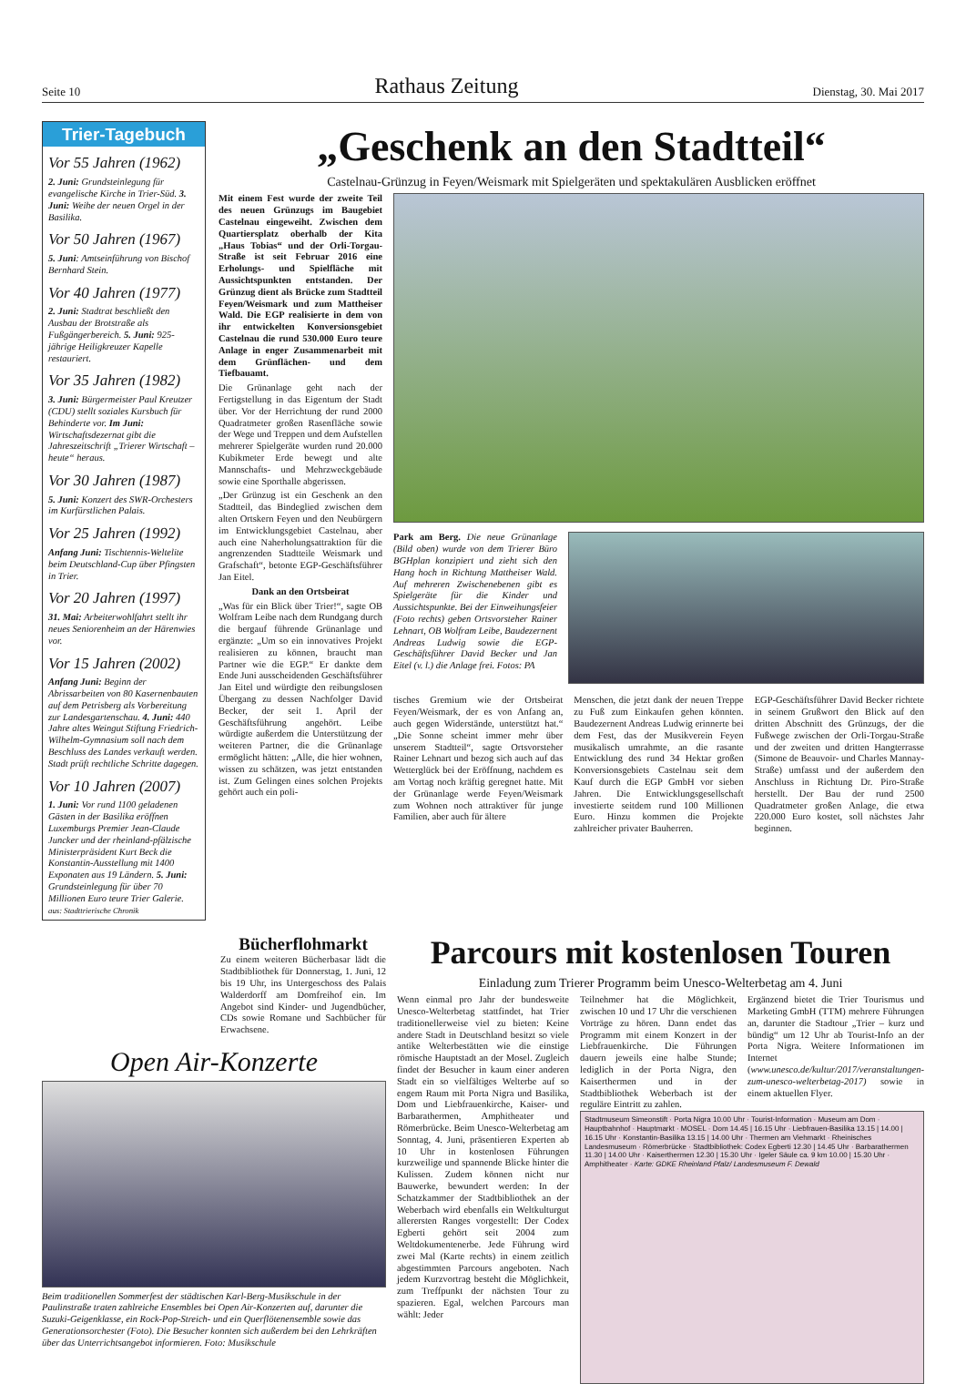Seite 10 Rathaus Zeitung Dienstag, 30. Mai 2017
Trier-Tagebuch
Vor 55 Jahren (1962)
2. Juni: Grundsteinlegung für evangelische Kirche in Trier-Süd. 3. Juni: Weihe der neuen Orgel in der Basilika.
Vor 50 Jahren (1967)
5. Juni: Amtseinführung von Bischof Bernhard Stein.
Vor 40 Jahren (1977)
2. Juni: Stadtrat beschließt den Ausbau der Brotstraße als Fußgängerbereich. 5. Juni: 925-jährige Heiligkreuzer Kapelle restauriert.
Vor 35 Jahren (1982)
3. Juni: Bürgermeister Paul Kreutzer (CDU) stellt soziales Kursbuch für Behinderte vor. Im Juni: Wirtschaftsdezernat gibt die Jahreszeitschrift „Trierer Wirtschaft – heute“ heraus.
Vor 30 Jahren (1987)
5. Juni: Konzert des SWR-Orchesters im Kurfürstlichen Palais.
Vor 25 Jahren (1992)
Anfang Juni: Tischtennis-Weltelite beim Deutschland-Cup über Pfingsten in Trier.
Vor 20 Jahren (1997)
31. Mai: Arbeiterwohlfahrt stellt ihr neues Seniorenheim an der Härenwies vor.
Vor 15 Jahren (2002)
Anfang Juni: Beginn der Abrissarbeiten von 80 Kasernenbauten auf dem Petrisberg als Vorbereitung zur Landesgartenschau. 4. Juni: 440 Jahre altes Weingut Stiftung Friedrich-Wilhelm-Gymnasium soll nach dem Beschluss des Landes verkauft werden. Stadt prüft rechtliche Schritte dagegen.
Vor 10 Jahren (2007)
1. Juni: Vor rund 1100 geladenen Gästen in der Basilika eröffnen Luxemburgs Premier Jean-Claude Juncker und der rheinland-pfälzische Ministerpräsident Kurt Beck die Konstantin-Ausstellung mit 1400 Exponaten aus 19 Ländern. 5. Juni: Grundsteinlegung für über 70 Millionen Euro teure Trier Galerie. aus: Stadttrierische Chronik
„Geschenk an den Stadtteil“
Castelnau-Grünzug in Feyen/Weismark mit Spielgeräten und spektakulären Ausblicken eröffnet
Mit einem Fest wurde der zweite Teil des neuen Grünzugs im Baugebiet Castelnau eingeweiht. Zwischen dem Quartiersplatz oberhalb der Kita „Haus Tobias“ und der Orli-Torgau-Straße ist seit Februar 2016 eine Erholungs- und Spielfläche mit Aussichtspunkten entstanden. Der Grünzug dient als Brücke zum Stadtteil Feyen/Weismark und zum Mattheiser Wald. Die EGP realisierte in dem von ihr entwickelten Konversionsgebiet Castelnau die rund 530.000 Euro teure Anlage in enger Zusammenarbeit mit dem Grünflächen- und dem Tiefbauamt.
Die Grünanlage geht nach der Fertigstellung in das Eigentum der Stadt über. Vor der Herrichtung der rund 2000 Quadratmeter großen Rasenfläche sowie der Wege und Treppen und dem Aufstellen mehrerer Spielgeräte wurden rund 20.000 Kubikmeter Erde bewegt und alte Mannschafts- und Mehrzweckgebäude sowie eine Sporthalle abgerissen.
„Der Grünzug ist ein Geschenk an den Stadtteil, das Bindeglied zwischen dem alten Ortskern Feyen und den Neubürgern im Entwicklungsgebiet Castelnau, aber auch eine Naherholungsattraktion für die angrenzenden Stadtteile Weismark und Grafschaft“, betonte EGP-Geschäftsführer Jan Eitel.
Dank an den Ortsbeirat
„Was für ein Blick über Trier!“, sagte OB Wolfram Leibe nach dem Rundgang durch die bergauf führende Grünanlage und ergänzte: „Um so ein innovatives Projekt realisieren zu können, braucht man Partner wie die EGP.“ Er dankte dem Ende Juni ausscheidenden Geschäftsführer Jan Eitel und würdigte den reibungslosen Übergang zu dessen Nachfolger David Becker, der seit 1. April der Geschäftsführung angehört. Leibe würdigte außerdem die Unterstützung der weiteren Partner, die die Grünanlage ermöglicht hätten: „Alle, die hier wohnen, wissen zu schätzen, was jetzt entstanden ist. Zum Gelingen eines solchen Projekts gehört auch ein poli-
Park am Berg. Die neue Grünanlage (Bild oben) wurde von dem Trierer Büro BGHplan konzipiert und zieht sich den Hang hoch in Richtung Mattheiser Wald. Auf mehreren Zwischenebenen gibt es Spielgeräte für die Kinder und Aussichtspunkte. Bei der Einweihungsfeier (Foto rechts) geben Ortsvorsteher Rainer Lehnart, OB Wolfram Leibe, Baudezernent Andreas Ludwig sowie die EGP-Geschäftsführer David Becker und Jan Eitel (v. l.) die Anlage frei. Fotos: PA
tisches Gremium wie der Ortsbeirat Feyen/Weismark, der es von Anfang an, auch gegen Widerstände, unterstützt hat.“ „Die Sonne scheint immer mehr über unserem Stadtteil“, sagte Ortsvorsteher Rainer Lehnart und bezog sich auch auf das Wetterglück bei der Eröffnung, nachdem es am Vortag noch kräftig geregnet hatte. Mit der Grünanlage werde Feyen/Weismark zum Wohnen noch attraktiver für junge Familien, aber auch für ältere
Menschen, die jetzt dank der neuen Treppe zu Fuß zum Einkaufen gehen könnten. Baudezernent Andreas Ludwig erinnerte bei dem Fest, das der Musikverein Feyen musikalisch umrahmte, an die rasante Entwicklung des rund 34 Hektar großen Konversionsgebiets Castelnau seit dem Kauf durch die EGP GmbH vor sieben Jahren. Die Entwicklungsgesellschaft investierte seitdem rund 100 Millionen Euro. Hinzu kommen die Projekte zahlreicher privater Bauherren.
EGP-Geschäftsführer David Becker richtete in seinem Grußwort den Blick auf den dritten Abschnitt des Grünzugs, der die Fußwege zwischen der Orli-Torgau-Straße und der zweiten und dritten Hangterrasse (Simone de Beauvoir- und Charles Mannay-Straße) umfasst und der außerdem den Anschluss in Richtung Dr. Piro-Straße herstellt. Der Bau der rund 2500 Quadratmeter großen Anlage, die etwa 220.000 Euro kostet, soll nächstes Jahr beginnen.
Bücherflohmarkt
Zu einem weiteren Bücherbasar lädt die Stadtbibliothek für Donnerstag, 1. Juni, 12 bis 19 Uhr, ins Untergeschoss des Palais Walderdorff am Domfreihof ein. Im Angebot sind Kinder- und Jugendbücher, CDs sowie Romane und Sachbücher für Erwachsene.
Open Air-Konzerte
Beim traditionellen Sommerfest der städtischen Karl-Berg-Musikschule in der Paulinstraße traten zahlreiche Ensembles bei Open Air-Konzerten auf, darunter die Suzuki-Geigenklasse, ein Rock-Pop-Streich- und ein Querflötenensemble sowie das Generationsorchester (Foto). Die Besucher konnten sich außerdem bei den Lehrkräften über das Unterrichtsangebot informieren. Foto: Musikschule
Parcours mit kostenlosen Touren
Einladung zum Trierer Programm beim Unesco-Welterbetag am 4. Juni
Wenn einmal pro Jahr der bundesweite Unesco-Welterbetag stattfindet, hat Trier traditionellerweise viel zu bieten: Keine andere Stadt in Deutschland besitzt so viele antike Welterbestätten wie die einstige römische Hauptstadt an der Mosel. Zugleich findet der Besucher in kaum einer anderen Stadt ein so vielfältiges Welterbe auf so engem Raum mit Porta Nigra und Basilika, Dom und Liebfrauenkirche, Kaiser- und Barbarathermen, Amphitheater und Römerbrücke. Beim Unesco-Welterbetag am Sonntag, 4. Juni, präsentieren Experten ab 10 Uhr in kostenlosen Führungen kurzweilige und spannende Blicke hinter die Kulissen. Zudem können nicht nur Bauwerke, bewundert werden: In der Schatzkammer der Stadtbibliothek an der Weberbach wird ebenfalls ein Weltkulturgut allerersten Ranges vorgestellt: Der Codex Egberti gehört seit 2004 zum Weltdokumentenerbe. Jede Führung wird zwei Mal (Karte rechts) in einem zeitlich abgestimmten Parcours angeboten. Nach jedem Kurzvortrag besteht die Möglichkeit, zum Treffpunkt der nächsten Tour zu spazieren. Egal, welchen Parcours man wählt: Jeder
Teilnehmer hat die Möglichkeit, zwischen 10 und 17 Uhr die verschienen Vorträge zu hören. Dann endet das Programm mit einem Konzert in der Liebfrauenkirche. Die Führungen dauern jeweils eine halbe Stunde; lediglich in der Porta Nigra, den Kaiserthermen und in der Stadtbibliothek Weberbach ist der reguläre Eintritt zu zahlen.
Ergänzend bietet die Trier Tourismus und Marketing GmbH (TTM) mehrere Führungen an, darunter die Stadtour „Trier – kurz und bündig“ um 12 Uhr ab Tourist-Info an der Porta Nigra. Weitere Informationen im Internet (www.unesco.de/kultur/2017/veranstaltungen-zum-unesco-welterbetag-2017) sowie in einem aktuellen Flyer.
Stadtmuseum Simeonstift · Porta Nigra 10.00 Uhr · Tourist-Information · Museum am Dom · Hauptbahnhof · Hauptmarkt · MOSEL · Dom 14.45 | 16.15 Uhr · Liebfrauen-Basilika 13.15 | 14.00 | 16.15 Uhr · Konstantin-Basilika 13.15 | 14.00 Uhr · Thermen am Viehmarkt · Rheinisches Landesmuseum · Römerbrücke · Stadtbibliothek: Codex Egberti 12.30 | 14.45 Uhr · Barbarathermen 11.30 | 14.00 Uhr · Kaiserthermen 12.30 | 15.30 Uhr · Igeler Säule ca. 9 km 10.00 | 15.30 Uhr · Amphitheater · Karte: GDKE Rheinland Pfalz/ Landesmuseum F. Dewald